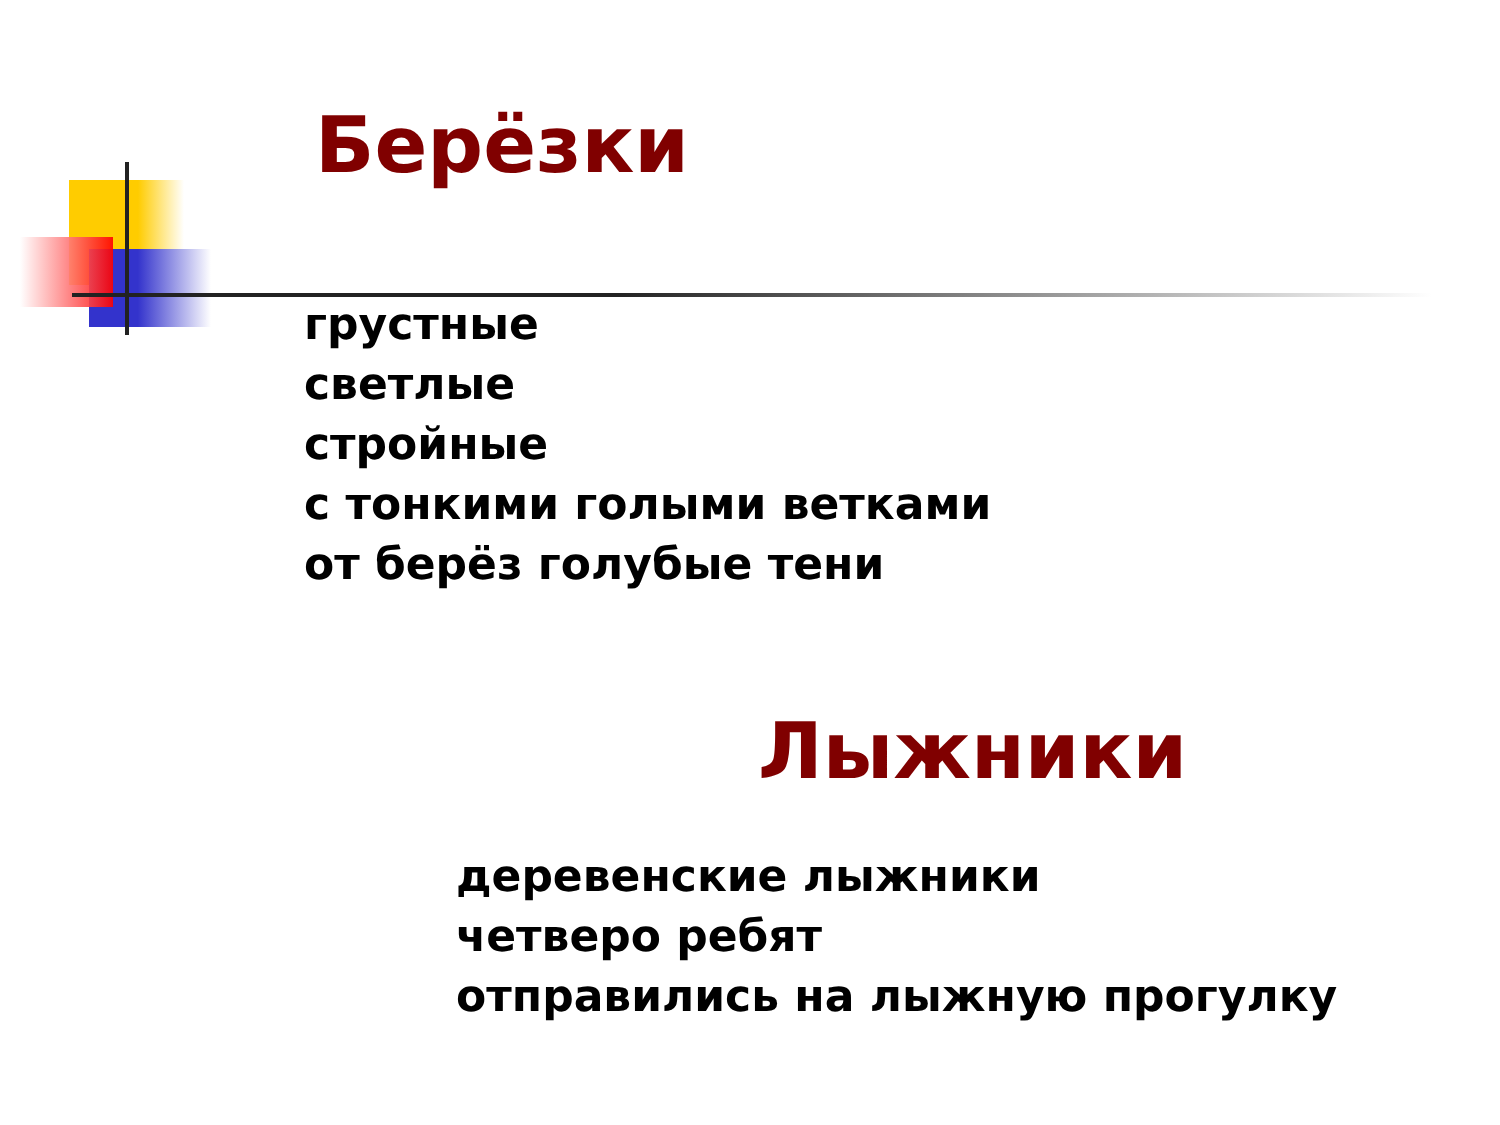Берёзки
грустные
светлые
стройные
с тонкими голыми ветками
от берёз голубые тени
Лыжники
деревенские лыжники
четверо ребят
отправились на лыжную прогулку